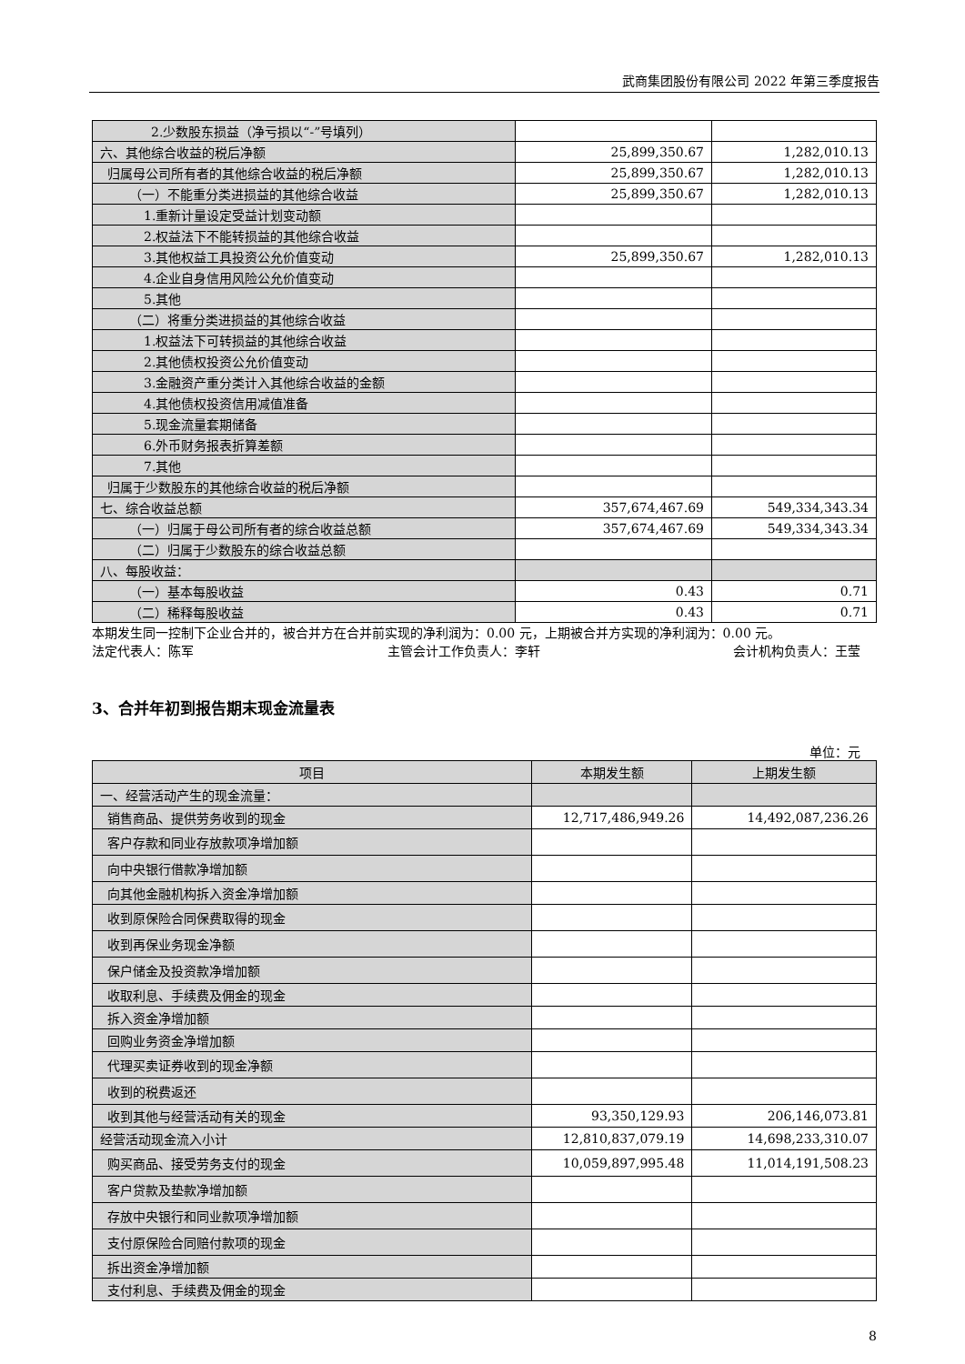武商集团股份有限公司 2022 年第三季度报告
| 2.少数股东损益（净亏损以“-”号填列） | | |
| 六、其他综合收益的税后净额 | 25,899,350.67 | 1,282,010.13 |
| 归属母公司所有者的其他综合收益的税后净额 | 25,899,350.67 | 1,282,010.13 |
| （一）不能重分类进损益的其他综合收益 | 25,899,350.67 | 1,282,010.13 |
| 1.重新计量设定受益计划变动额 | | |
| 2.权益法下不能转损益的其他综合收益 | | |
| 3.其他权益工具投资公允价值变动 | 25,899,350.67 | 1,282,010.13 |
| 4.企业自身信用风险公允价值变动 | | |
| 5.其他 | | |
| （二）将重分类进损益的其他综合收益 | | |
| 1.权益法下可转损益的其他综合收益 | | |
| 2.其他债权投资公允价值变动 | | |
| 3.金融资产重分类计入其他综合收益的金额 | | |
| 4.其他债权投资信用减值准备 | | |
| 5.现金流量套期储备 | | |
| 6.外币财务报表折算差额 | | |
| 7.其他 | | |
| 归属于少数股东的其他综合收益的税后净额 | | |
| 七、综合收益总额 | 357,674,467.69 | 549,334,343.34 |
| （一）归属于母公司所有者的综合收益总额 | 357,674,467.69 | 549,334,343.34 |
| （二）归属于少数股东的综合收益总额 | | |
| 八、每股收益： | | |
| （一）基本每股收益 | 0.43 | 0.71 |
| （二）稀释每股收益 | 0.43 | 0.71 |
本期发生同一控制下企业合并的，被合并方在合并前实现的净利润为：0.00 元，上期被合并方实现的净利润为：0.00 元。
法定代表人：陈军 主管会计工作负责人：李轩 会计机构负责人：王莹
3、合并年初到报告期末现金流量表
单位：元
| 项目 | 本期发生额 | 上期发生额 |
| 一、经营活动产生的现金流量： | | |
| 销售商品、提供劳务收到的现金 | 12,717,486,949.26 | 14,492,087,236.26 |
| 客户存款和同业存放款项净增加额 | | |
| 向中央银行借款净增加额 | | |
| 向其他金融机构拆入资金净增加额 | | |
| 收到原保险合同保费取得的现金 | | |
| 收到再保业务现金净额 | | |
| 保户储金及投资款净增加额 | | |
| 收取利息、手续费及佣金的现金 | | |
| 拆入资金净增加额 | | |
| 回购业务资金净增加额 | | |
| 代理买卖证券收到的现金净额 | | |
| 收到的税费返还 | | |
| 收到其他与经营活动有关的现金 | 93,350,129.93 | 206,146,073.81 |
| 经营活动现金流入小计 | 12,810,837,079.19 | 14,698,233,310.07 |
| 购买商品、接受劳务支付的现金 | 10,059,897,995.48 | 11,014,191,508.23 |
| 客户贷款及垫款净增加额 | | |
| 存放中央银行和同业款项净增加额 | | |
| 支付原保险合同赔付款项的现金 | | |
| 拆出资金净增加额 | | |
| 支付利息、手续费及佣金的现金 | | |
8